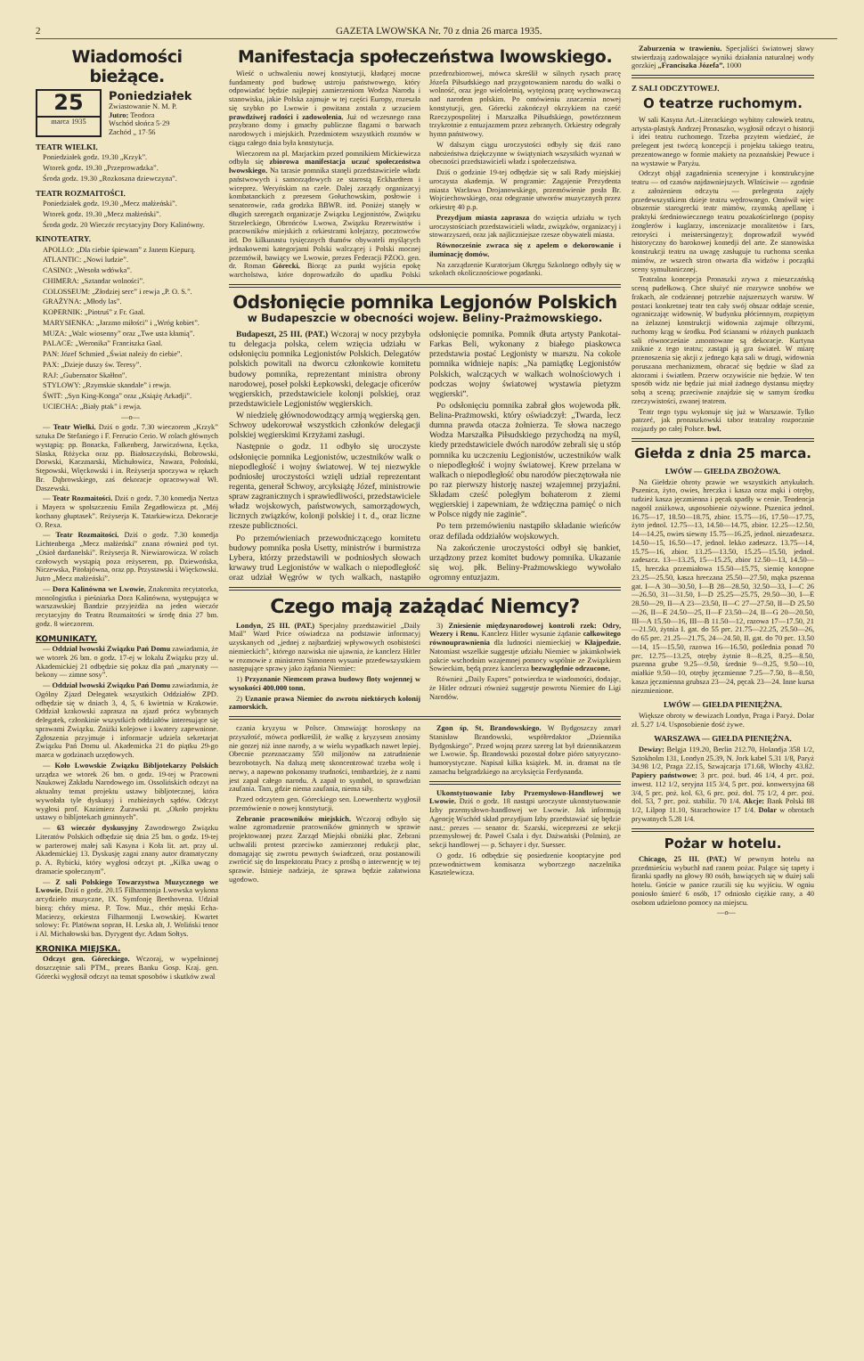2 GAZETA LWOWSKA Nr. 70 z dnia 26 marca 1935.
Wiadomości bieżące.
25
marca 1935
Poniedziałek
Zwiastowanie N. M. P.
Jutro: Teodora
Wschód słońca 5·29
Zachód „ 17·56
TEATR WIELKI.
Poniedziałek godz. 19.30 „Krzyk”.
Wtorek godz. 19.30 „Przeprowadzka”.
Środa godz. 19.30 „Rozkoszna dziewczyna”.
TEATR ROZMAITOŚCI.
Poniedziałek godz. 19.30 „Mecz małżeński”.
Wtorek godz. 19.30 „Mecz małżeński”.
Środa godz. 20 Wieczór recytacyjny Dory Kalinówny.
KINOTEATRY.
APOLLO: „Dla ciebie śpiewam” z Janem Kiepurą.
ATLANTIC: „Nowi ludzie”.
CASINO: „Wesoła wdówka”.
CHIMERA: „Sztandar wolności”.
COLOSSEUM: „Złodziej serc” i rewja „P. O. S.”.
GRAŻYNA: „Młody las”.
KOPERNIK: „Piotruś” z Fr. Gaal.
MARYSIENKA: „Jarzmo miłości” i „Wróg kobiet”.
MUZA: „Walc wiosenny” oraz „Twe usta kłamią”.
PALACE: „Weronika” Franciszka Gaal.
PAN: Józef Schmied „Świat należy do ciebie”.
PAX: „Dzieje duszy św. Teresy”.
RAJ: „Gubernator Skałłon”.
STYLOWY: „Rzymskie skandale” i rewja.
ŚWIT: „Syn King-Konga” oraz „Książę Arkadji”.
UCIECHA: „Biały ptak” i rewja.
—o—
— Teatr Wielki. Dziś o godz. 7.30 wieczorem „Krzyk” sztuka De Stefaniego i F. Ferrucio Cerio. W rolach głównych wystąpią: pp. Bonacka, Falkenberg, Jarwiczówna, Łęcka, Slaska, Różycka oraz pp. Białoszczyński, Bobrowski, Dorwski, Kaczmarski, Michułowicz, Nawara, Połoński, Stępowski, Więckowski i in. Reżyserja spoczywa w rękach Br. Dąbrowskiego, zaś dekoracje opracowywał Wł. Daszewski.
— Teatr Rozmaitości. Dziś o godz. 7.30 komedja Nertza i Mayera w spolszczeniu Emila Zegadłowicza pt. „Mój kochany głuptasek”. Reżyserja K. Tatarkiewicza. Dekoracje O. Rexa.
— Teatr Rozmaitości. Dziś o godz. 7.30 komedja Lichtenberga „Mecz małżeński” znana również pod tyt. „Osioł dardanelski”. Reżyserja R. Niewiarowicza. W rolach czołowych wystąpią poza reżyserem, pp. Dziewońska, Niczewska, Pitołajówna, oraz pp. Przystawski i Więckowski. Jutro „Mecz małżeński”.
— Dora Kalinówna we Lwowie. Znakomita recytatorka, monologistka i pieśniarka Dora Kalinówna, występująca w warszawskiej Bandzie przyjeżdża na jeden wieczór recytacyjny do Teatru Rozmaitości w środę dnia 27 bm. godz. 8 wieczorem.
KOMUNIKATY.
— Oddział lwowski Związku Pań Domu zawiadamia, że we wtorek 26 bm. o godz. 17-ej w lokalu Związku przy ul. Akademickiej 21 odbędzie się pokaz dla pań „marynaty — bekony — zimne sosy”.
— Oddział lwowski Związku Pań Domu zawiadamia, że Ogólny Zjazd Delegatek wszystkich Oddziałów ZPD. odbędzie się w dniach 3, 4, 5, 6 kwietnia w Krakowie. Oddział krakowski zaprasza na zjazd prócz wybranych delegatek, członkinie wszystkich oddziałów interesujące się sprawami Związku. Zniżki kolejowe i kwatery zapewnione. Zgłoszenia przyjmuje i informacje udziela sekretarjat Związku Pań Domu ul. Akademicka 21 do piątku 29-go marca w godzinach urzędowych.
— Koło Lwowskie Związku Bibljotekarzy Polskich urządza we wtorek 26 bm. o godz. 19-tej w Pracowni Naukowej Zakładu Narodowego im. Ossolińskich odczyt na aktualny temat projektu ustawy bibljotecznej, która wywołała tyle dyskusyj i rozbieżnych sądów. Odczyt wygłosi prof. Kazimierz Żurawski pt. „Około projektu ustawy o bibljotekach gminnych”.
— 63 wieczór dyskusyjny Zawodowego Związku Literatów Polskich odbędzie się dnia 25 bm. o godz. 19-tej w parterowej małej sali Kasyna i Koła lit. art. przy ul. Akademickiej 13. Dyskusję zagai znany autor dramatyczny p. A. Rybicki, który wygłosi odczyt pt. „Kilka uwag o dramacie społecznym”.
— Z sali Polskiego Towarzystwa Muzycznego we Lwowie. Dziś o godz. 20.15 Filharmonja Lwowska wykona arcydzieło muzyczne, IX. Symfonję Beethovena. Udział biorą: chóry miesz. P. Tow. Muz., chór męski Echa-Macierzy, orkiestra Filharmonji Lwowskiej. Kwartet solowy: Fr. Platówna sopran, H. Leska alt, J. Woliński tenor i Al. Michałowski bas. Dyrygent dyr. Adam Sołtys.
KRONIKA MIEJSKA.
Odczyt gen. Góreckiego. Wczoraj, w wypełnionej doszczętnie sali PTM., prezes Banku Gosp. Kraj. gen. Górecki wygłosił odczyt na temat sposobów i skutków zwal
Manifestacja społeczeństwa lwowskiego.
Wieść o uchwaleniu nowej konstytucji, kładącej mocne fundamenty pod budowę ustroju państwowego, który odpowiadać będzie najlepiej zamierzeniom Wodza Narodu i stanowisku, jakie Polska zajmuje w tej części Europy, rozeszła się szybko po Lwowie i powitana została z uczuciem prawdziwej radości i zadowolenia. Już od wczesnego rana przybrano domy i gmachy publiczne flagami o barwach narodowych i miejskich. Przedmiotem wszystkich rozmów w ciągu całego dnia była konstytucja.
Wieczorem na pl. Marjackim przed pomnikiem Mickiewicza odbyła się zbiorowa manifestacja uczuć społeczeństwa lwowskiego. Na tarasie pomnika stanęli przedstawiciele władz państwowych i samorządowych ze starostą Eckhardtem i wiceprez. Weryńskim na czele. Dalej zarządy organizacyj kombatanckich z prezesem Gołuchowskim, posłowie i senatorowie, rada grodzka BBWR. itd. Poniżej stanęły w długich szeregach organizacje Związku Legjonistów, Związku Strzeleckiego, Obrońców Lwowa, Związku Rezerwistów i pracowników miejskich z orkiestrami kolejarzy, pocztowców itd. Do kilkunastu tysięcznych tłumów obywateli myślących jednakowemi kategorjami Polski walczącej i Polski mocnej przemówił, bawiący we Lwowie, prezes Federacji PZOO. gen. dr. Roman Górecki. Biorąc za punkt wyjścia epokę warcholstwa, które doprowadziło do upadku Polski przedrozbiorowej, mówca skreślił w silnych rysach pracę Józefa Piłsudskiego nad przygotowaniem narodu do walki o wolność, oraz jego wieloletnią, wytężoną pracę wychowawczą nad narodem polskim. Po omówieniu znaczenia nowej konstytucji, gen. Górecki zakończył okrzykiem na cześć Rzeczypospolitej i Marszałka Piłsudskiego, powtórzonem trzykrotnie z entuzjazmem przez zebranych. Orkiestry odegrały hymn państwowy.
W dalszym ciągu uroczystości odbyły się dziś rano nabożeństwa dziękczynne w świątyniach wszystkich wyznań w obecności przedstawicieli władz i społeczeństwa.
Dziś o godzinie 19-tej odbędzie się w sali Rady miejskiej uroczysta akademja. W programie: Zagajenie Prezydenta miasta Wacława Drojanowskiego, przemówienie posła Br. Wojciechowskiego, oraz odegranie utworów muzycznych przez orkiestrę 40 p.p.
Prezydjum miasta zaprasza do wzięcia udziału w tych uroczystościach przedstawicieli władz, związków, organizacyj i stowarzyszeń, oraz jak najliczniejsze rzesze obywateli miasta.
Równocześnie zwraca się z apelem o dekorowanie i iluminację domów.
Na zarządzenie Kuratorjum Okręgu Szkolnego odbyły się w szkołach okolicznościowe pogadanki.
Odsłonięcie pomnika Legjonów Polskich
w Budapeszcie w obecności wojew. Beliny-Prażmowskiego.
Budapeszt, 25 III. (PAT.) Wczoraj w nocy przybyła tu delegacja polska, celem wzięcia udziału w odsłonięciu pomnika Legjonistów Polskich. Delegatów polskich powitali na dworcu członkowie komitetu budowy pomnika, reprezentant ministra obrony narodowej, poseł polski Łepkowski, delegacje oficerów węgierskich, przedstawiciele kolonji polskiej, oraz przedstawiciele Legjonistów węgierskich.
W niedzielę głównodowodzący armją węgierską gen. Schwoy udekorował wszystkich członków delegacji polskiej węgierskimi Krzyżami zasługi.
Następnie o godz. 11 odbyło się uroczyste odsłonięcie pomnika Legjonistów, uczestników walk o niepodległość i wojny światowej. W tej niezwykle podniosłej uroczystości wzięli udział reprezentant regenta, generał Schwoy, arcyksiążę Józef, ministrowie spraw zagranicznych i sprawiedliwości, przedstawiciele władz wojskowych, państwowych, samorządowych, licznych związków, kolonji polskiej i t. d., oraz liczne rzesze publiczności.
Po przemówieniach przewodniczącego komitetu budowy pomnika posła Usetty, ministrów i burmistrza Lybera, którzy przedstawili w podniosłych słowach krwawy trud Legjonistów w walkach o niepodległość oraz udział Węgrów w tych walkach, nastąpiło odsłonięcie pomnika. Pomnik dłuta artysty Pankotai-Farkas Beli, wykonany z białego piaskowca przedstawia postać Legjonisty w marszu. Na cokole pomnika widnieje napis: „Na pamiątkę Legjonistów Polskich, walczących w walkach wolnościowych i podczas wojny światowej wystawia pietyzm węgierski”.
Po odsłonięciu pomnika zabrał głos wojewoda płk. Belina-Prażmowski, który oświadczył: „Twarda, lecz dumna prawda otacza żołnierza. Te słowa naczego Wodza Marszałka Piłsudskiego przychodzą na myśl, kiedy przedstawiciele dwóch narodów zebrali się u stóp pomnika ku uczczeniu Legjonistów, uczestników walk o niepodległość i wojny światowej. Krew przelana w walkach o niepodległość obu narodów pieczętowała nie po raz pierwszy historję naszej wzajemnej przyjaźni. Składam cześć poległym bohaterom z ziemi węgierskiej i zapewniam, że wdzięczna pamięć o nich w Polsce nigdy nie zaginie”.
Po tem przemówieniu nastąpiło składanie wieńców oraz defilada oddziałów wojskowych.
Na zakończenie uroczystości odbył się bankiet, urządzony przez komitet budowy pomnika. Ukazanie się woj. płk. Beliny-Prażmowskiego wywołało ogromny entuzjazm.
Czego mają zażądać Niemcy?
Londyn, 25 III. (PAT.) Specjalny przedstawiciel „Daily Mail” Ward Price oświadcza na podstawie informacyj uzyskanych od „jednej z najbardziej wpływowych osobistości niemieckich”, którego nazwiska nie ujawnia, że kanclerz Hitler w rozmowie z ministrem Simonem wysunie przedewszystkiem następujące sprawy jako żądania Niemiec:
1) Przyznanie Niemcom prawa budowy floty wojennej w wysokości 400.000 tonn.
2) Uznanie prawa Niemiec do zwrotu niektórych kolonij zamorskich.
3) Zniesienie międzynarodowej kontroli rzek: Odry, Wezery i Renu. Kanclerz Hitler wysunie żądanie całkowitego równouprawnienia dla ludności niemieckiej w Kłajpedzie. Natomiast wszelkie suggestje udziału Niemiec w jakimkolwiek pakcie wschodnim wzajemnej pomocy wspólnie ze Związkiem Sowieckim, będą przez kanclerza bezwzględnie odrzucone.
Również „Daily Expres” potwierdza te wiadomości, dodając, że Hitler odrzuci również suggestje powrotu Niemiec do Ligi Narodów.
czania kryzysu w Polsce. Omawiając horoskopy na przyszłość, mówca podkreślił, że walkę z kryzysem znosimy nie gorzej niż inne narody, a w wielu wypadkach nawet lepiej. Obecnie przeznaczamy 550 miljonów na zatrudnienie bezrobotnych. Na dalszą metę skoncentrować trzeba wolę i nerwy, a napewno pokonamy trudności, tembardziej, że z nami jest zapał całego narodu. A zapał to symbol, to sprawdzian zaufania. Tam, gdzie niema zaufania, niema siły.
Przed odczytem gen. Góreckiego sen. Loewenhertz wygłosił przemówienie o nowej konstytucji.
Zebranie pracowników miejskich. Wczoraj odbyło się walne zgromadzenie pracowników gminnych w sprawie projektowanej przez Zarząd Miejski obniżki płac. Zebrani uchwalili protest przeciwko zamierzonej redukcji płac, domagając się zwrotu pewnych świadczeń, oraz postanowili zwrócić się do Inspektoratu Pracy z prośbą o interwencję w tej sprawie. Istnieje nadzieja, że sprawa będzie załatwiona ugodowo.
Zgon śp. St. Brandowskiego. W Bydgoszczy zmarł Stanisław Brandowski, współredaktor „Dziennika Bydgoskiego”. Przed wojną przez szereg lat był dziennikarzem we Lwowie. Śp. Brandowski pozostał dobre pióro satyryczno-humorystyczne. Napisał kilka książek. M. in. dramat na tle zamachu belgradzkiego na arcyksięcia Ferdynanda.
Ukonstytuowanie Izby Przemysłowo-Handlowej we Lwowie. Dziś o godz. 18 nastąpi uroczyste ukonstytuowanie Izby przemysłowo-handlowej we Lwowie. Jak informują Agencję Wschód skład prezydjum Izby przedstawiać się będzie nast.: prezes — senator dr. Szarski, wiceprezesi ze sekcji przemysłowej dr. Paweł Csala i dyr. Dażwański (Polmin), ze sekcji handlowej — p. Schayer i dyr. Suesser.
O godz. 16 odbędzie się posiedzenie kooptacyjne pod przewodnictwem komisarza wyborczego naczelnika Kasztelewicza.
Zaburzenia w trawieniu. Specjaliści światowej sławy stwierdzają zadowalające wyniki działania naturalnej wody gorzkiej „Franciszka Józefa”. 1000
Z SALI ODCZYTOWEJ.
O teatrze ruchomym.
W sali Kasyna Art.-Literackiego wybitny człowiek teatru, artysta-plastyk Andrzej Pronaszko, wygłosił odczyt o historji i idei teatru ruchomego. Trzeba przytem wiedzieć, że prelegent jest twórcą koncepcji i projektu takiego teatru, prezentowanego w formie makiety na poznańskiej Pewuce i na wystawie w Paryżu.
Odczyt objął zagadnienia sceneryjne i konstrukcyjne teatru — od czasów najdawniejszych. Właściwie — zgodnie z założeniem odczytu — prelegenta zajęły przedewszystkiem dzieje teatru wędrownego. Omówił więc obszernie starogrecki teatr mimów, rzymską apellanę i praktyki średniowiecznego teatru pozakościelnego (popisy żonglerów i kuglarzy, inscenizacje moralitetów i fars, retoryści i meistersingerzy); doprowadził wywód historyczny do barokowej komedji del arte. Ze stanowiska konstrukcji teatru na uwagę zasługuje tu ruchoma scenka mimów, ze wszech stron otwarta dla widzów i początki sceny symultanicznej.
Teatralna koncepcja Pronaszki zrywa z mieszczańską sceną pudełkową. Chce służyć nie rozrywce snobów we frakach, ale codziennej potrzebie najszerszych warstw. W postaci konkretnej teatr ten cały swój obszar oddaje scenie, ograniczając widownię. W budynku płóciennym, rozpiętym na żelaznej konstrukcji widownia zajmuje olbrzymi, ruchomy krąg w środku. Pod ścianami w różnych punktach sali równocześnie zmontowane są dekoracje. Kurtyna zniknie z tego teatru; zastąpi ją gra świateł. W miarę przenoszenia się akcji z jednego kąta sali w drugi, widownia poruszana mechanizmem, obracać się będzie w ślad za aktorami i światłem. Przerw oczywiście nie będzie. W ten sposób widz nie będzie już miał żadnego dystansu między sobą a sceną; przeciwnie znajdzie się w samym środku rzeczywistości, zwanej teatrem.
Teatr tego typu wykonuje się już w Warszawie. Tylko patrzeć, jak pronaszkowski tabor teatralny rozpocznie rozjazdy po całej Polsce. bwl.
Giełda z dnia 25 marca.
LWÓW — GIEŁDA ZBOŻOWA.
Na Giełdzie obroty prawie we wszystkich artykułach. Pszenica, żyto, owies, hreczka i kasza oraz mąki i otręby, tudzież kasza jęczmienna i pęcak spadły w cenie. Tendencja nagoól zniżkowa, usposobienie ożywione. Pszenica jednol. 16.75—17, 18.50—18.75, zbior. 15.75—16, 17.50—17.75, żyto jednol. 12.75—13, 14.50—14.75, zbior. 12.25—12.50, 14—14.25, owies siewny 15.75—16.25, jednol. niezadeszcz. 14.50—15, 16.50—17, jednol. lekko zadeszcz. 13.75—14, 15.75—16, zbior. 13.25—13.50, 15.25—15.50, jednol. zadeszcz. 13—13.25, 15—15.25, zbior 12.50—13, 14.50—15, hreczka przemiałowa 15.50—15.75, siemię konopne 23.25—25.50, kasza hreczana 25.50—27.50, mąka pszenna gat. I—A 30—30.50, I—B 28—28.50, 32.50—33, I—C 26—26.50, 31—31.50, I—D 25.25—25.75, 29.50—30, I—E 28.50—29, II—A 23—23.50, II—C 27—27.50, II—D 25.50—26, II—E 24.50—25, II—F 23.50—24, II—G 20—20.50, III—A 15.50—16, III—B 11.50—12, razowa 17—17.50, 21—21.50, żytnia I. gat. do 55 prc. 21.75—22.25, 25.50—26, do 65 prc. 21.25—21.75, 24—24.50, II. gat. do 70 prc. 13.50—14, 15—15.50, razowa 16—16.50, poślednia ponad 70 prc. 12.75—13.25, otręby żytnie 8—8.25, 8.25—8.50, pszenna grube 9.25—9.50, średnie 9—9.25, 9.50—10, miałkie 9.50—10, otręby jęczmienne 7.25—7.50, 8—8.50, kasza jęczmienna grubsza 23—24, pęcak 23—24. Inne kursa niezmienione.
LWÓW — GIEŁDA PIENIĘŻNA.
Większe obroty w dewizach Londyn, Praga i Paryż. Dolar zł. 5.27 1/4. Usposobienie dość żywe.
WARSZAWA — GIEŁDA PIENIĘŻNA.
Dewizy: Belgja 119.20, Berlin 212.70, Holandja 358 1/2, Sztokholm 131, Londyn 25.39, N. Jork kabel 5.31 1/8, Paryż 34.98 1/2, Praga 22.15, Szwajcarja 171.68, Włochy 43.82. Papiery państwowe: 3 prc. poż. bud. 46 1/4, 4 prc. poż. inwest. 112 1/2, seryjna 115 3/4, 5 prc. poż. konwersyjna 68 3/4, 5 prc. poż. kol. 63, 6 prc. poż. dol. 75 1/2, 4 prc. poż. dol. 53, 7 prc. poż. stabiliz. 70 1/4. Akcje: Bank Polski 88 1/2, Lilpop 11.10, Starachowice 17 1/4. Dolar w obrotach prywatnych 5.28 1/4.
Pożar w hotelu.
Chicago, 25 III. (PAT.) W pewnym hotelu na przedmieściu wybuchł nad ranem pożar. Palące się tapety i firanki spadły na głowy 80 osób, bawiących się w dużej sali hotelu. Goście w panice rzucili się ku wyjściu. W ogniu poniosło śmierć 6 osób, 17 odniosło ciężkie rany, a 40 osobom udzielono pomocy na miejscu.
—o—